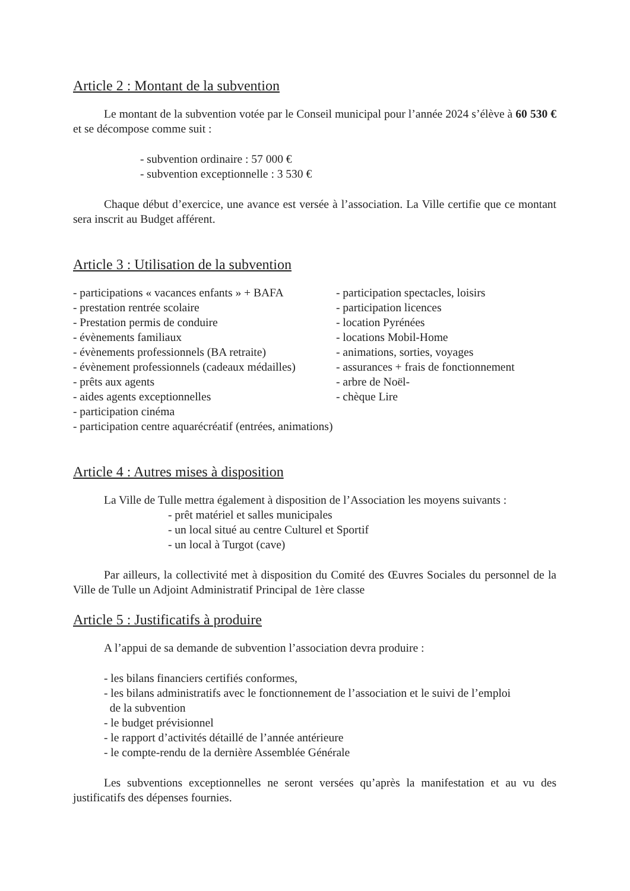Article 2 : Montant de la subvention
Le montant de la subvention votée par le Conseil municipal pour l’année 2024 s’élève à 60 530 € et se décompose comme suit :
- subvention ordinaire : 57 000 €
- subvention exceptionnelle : 3 530 €
Chaque début d’exercice, une avance est versée à l’association. La Ville certifie que ce montant sera inscrit au Budget afférent.
Article 3 : Utilisation de la subvention
- participations « vacances enfants » + BAFA
- prestation rentrée scolaire
- Prestation permis de conduire
- évènements familiaux
- évènements professionnels (BA retraite)
- évènement professionnels (cadeaux médailles)
- prêts aux agents
- aides agents exceptionnelles
- participation spectacles, loisirs
- participation licences
- location Pyrénées
- locations Mobil-Home
- animations, sorties, voyages
- assurances + frais de fonctionnement
- arbre de Noël-
- chèque Lire
- participation cinéma
- participation centre aquarécréatif (entrées, animations)
Article 4 : Autres mises à disposition
La Ville de Tulle mettra également à disposition de l’Association les moyens suivants :
- prêt matériel et salles municipales
- un local situé au centre Culturel et Sportif
- un local à Turgot (cave)
Par ailleurs, la collectivité met à disposition du Comité des Œuvres Sociales du personnel de la Ville de Tulle un Adjoint Administratif Principal de 1ère classe
Article 5 : Justificatifs à produire
A l’appui de sa demande de subvention l’association devra produire :
- les bilans financiers certifiés conformes,
- les bilans administratifs avec le fonctionnement de l’association et le suivi de l’emploi
de la subvention
- le budget prévisionnel
- le rapport d’activités détaillé de l’année antérieure
- le compte-rendu de la dernière Assemblée Générale
Les subventions exceptionnelles ne seront versées qu’après la manifestation et au vu des justificatifs des dépenses fournies.